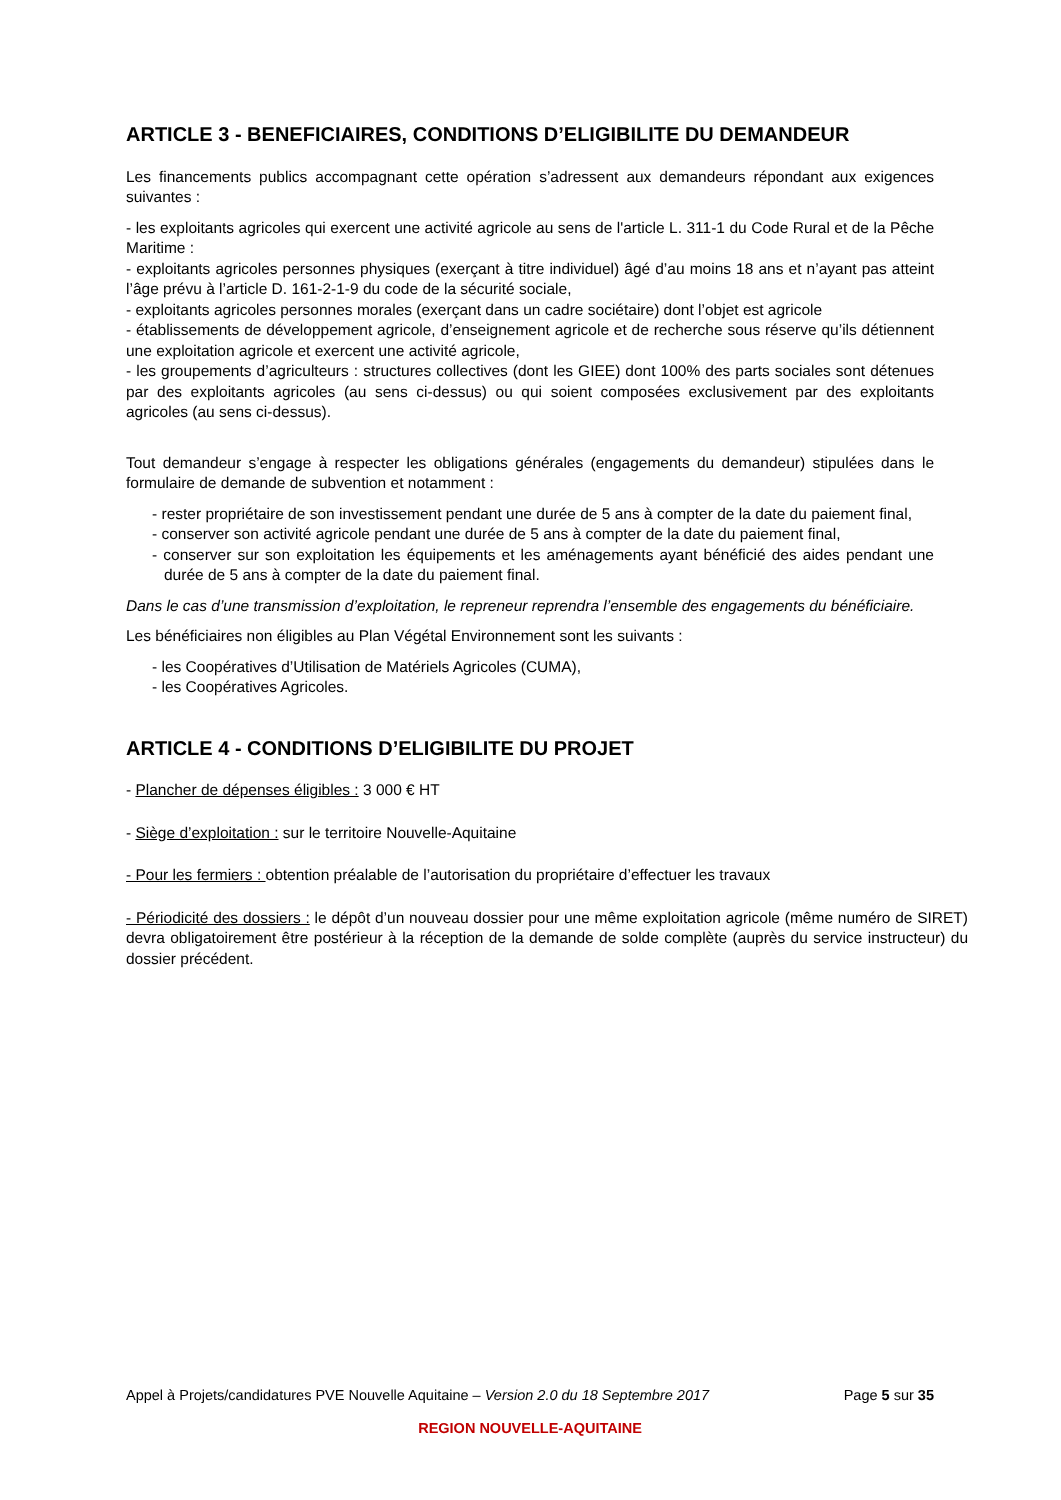ARTICLE 3 - BENEFICIAIRES, CONDITIONS D’ELIGIBILITE DU DEMANDEUR
Les financements publics accompagnant cette opération s’adressent aux demandeurs répondant aux exigences suivantes :
- les exploitants agricoles qui exercent une activité agricole au sens de l'article L. 311-1 du Code Rural et de la Pêche Maritime :
- exploitants agricoles personnes physiques (exerçant à titre individuel) âgé d’au moins 18 ans et n’ayant pas atteint l’âge prévu à l’article D. 161-2-1-9 du code de la sécurité sociale,
- exploitants agricoles personnes morales (exerçant dans un cadre sociétaire) dont l’objet est agricole
- établissements de développement agricole, d’enseignement agricole et de recherche sous réserve qu’ils détiennent une exploitation agricole et exercent une activité agricole,
- les groupements d’agriculteurs : structures collectives (dont les GIEE) dont 100% des parts sociales sont détenues par des exploitants agricoles (au sens ci-dessus) ou qui soient composées exclusivement par des exploitants agricoles (au sens ci-dessus).
Tout demandeur s’engage à respecter les obligations générales (engagements du demandeur) stipulées dans le formulaire de demande de subvention et notamment :
- rester propriétaire de son investissement pendant une durée de 5 ans à compter de la date du paiement final,
- conserver son activité agricole pendant une durée de 5 ans à compter de la date du paiement final,
- conserver sur son exploitation les équipements et les aménagements ayant bénéficié des aides pendant une durée de 5 ans à compter de la date du paiement final.
Dans le cas d’une transmission d’exploitation, le repreneur reprendra l’ensemble des engagements du bénéficiaire.
Les bénéficiaires non éligibles au Plan Végétal Environnement sont les suivants :
- les Coopératives d’Utilisation de Matériels Agricoles (CUMA),
- les Coopératives Agricoles.
ARTICLE 4 - CONDITIONS D’ELIGIBILITE DU PROJET
- Plancher de dépenses éligibles : 3 000 € HT
- Siège d’exploitation : sur le territoire Nouvelle-Aquitaine
- Pour les fermiers : obtention préalable de l’autorisation du propriétaire d’effectuer les travaux
- Périodicité des dossiers : le dépôt d’un nouveau dossier pour une même exploitation agricole (même numéro de SIRET) devra obligatoirement être postérieur à la réception de la demande de solde complète (auprès du service instructeur) du dossier précédent.
Appel à Projets/candidatures PVE Nouvelle Aquitaine – Version 2.0 du 18 Septembre 2017 Page 5 sur 35
REGION NOUVELLE-AQUITAINE